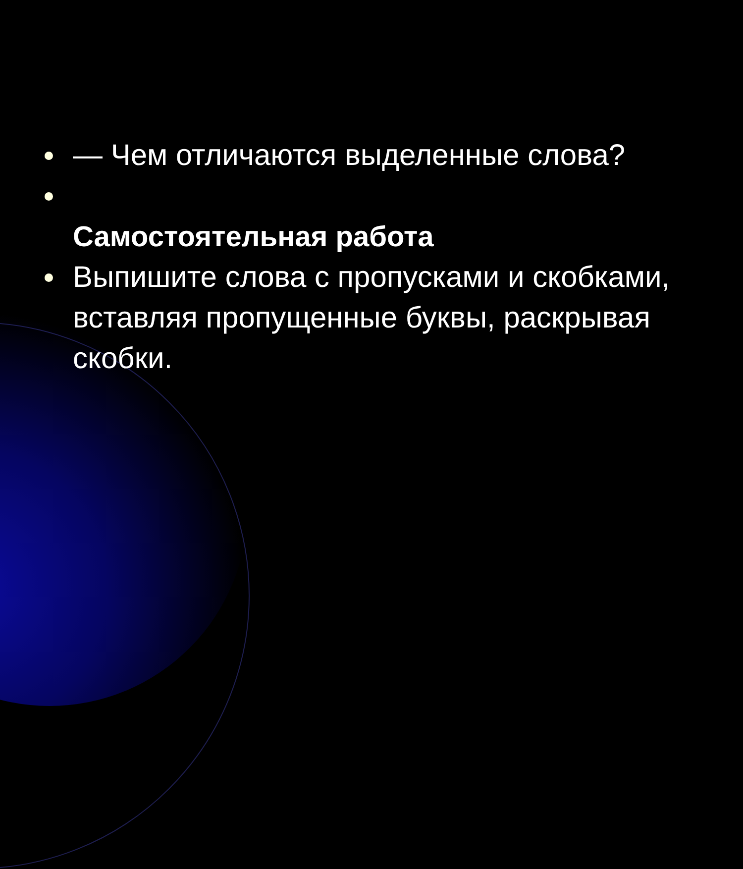— Чем отличаются выделенные слова?
Самостоятельная работа
Выпишите слова с пропусками и скобками, вставляя пропущенные буквы, раскрывая скобки.